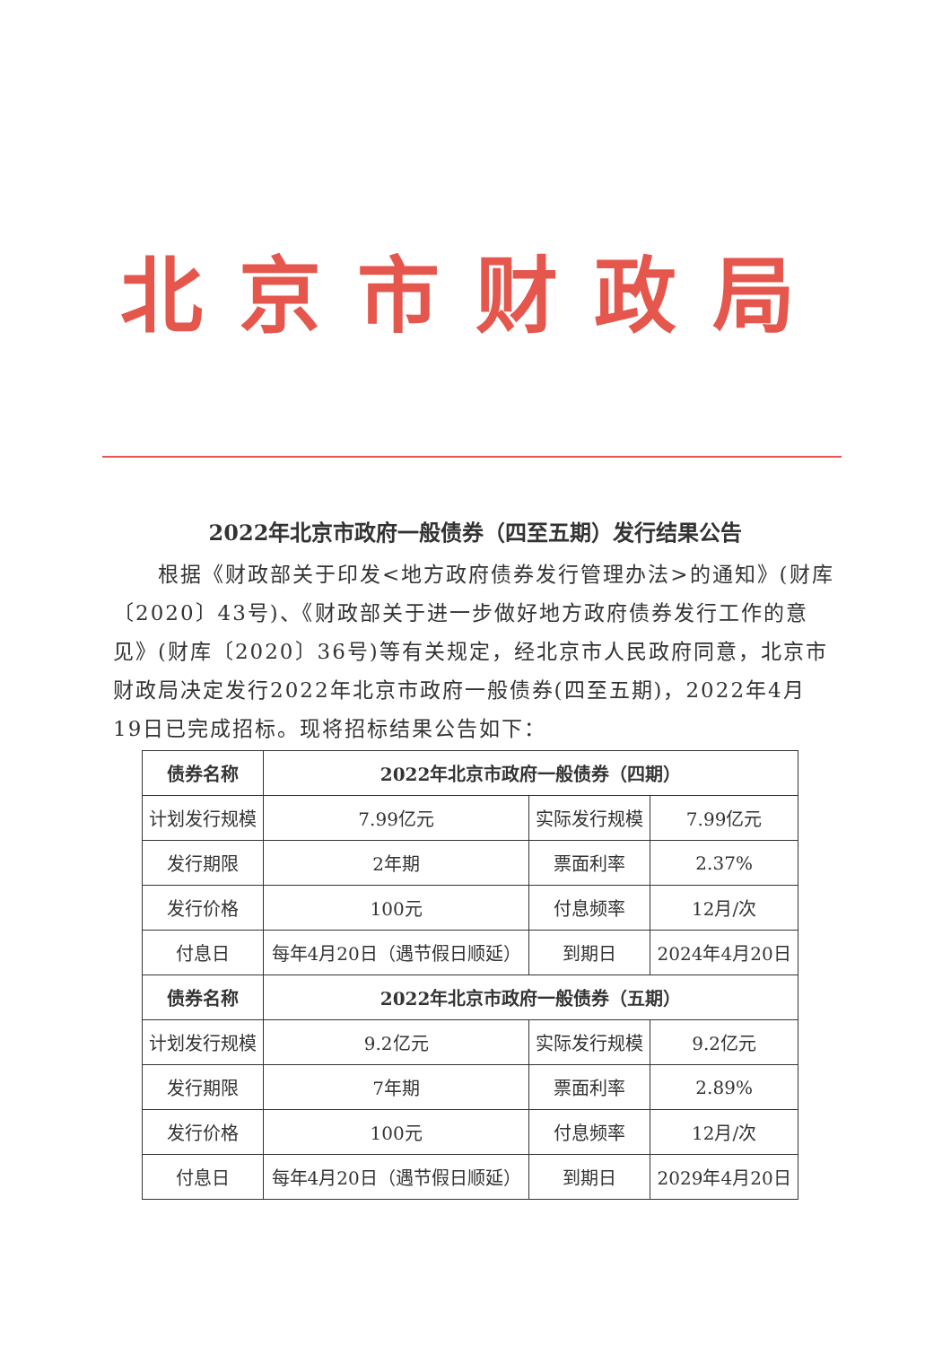北京市财政局
2022年北京市政府一般债券（四至五期）发行结果公告
根据《财政部关于印发<地方政府债券发行管理办法>的通知》(财库〔2020〕43号)、《财政部关于进一步做好地方政府债券发行工作的意见》(财库〔2020〕36号)等有关规定，经北京市人民政府同意，北京市财政局决定发行2022年北京市政府一般债券(四至五期)，2022年4月19日已完成招标。现将招标结果公告如下：
| 债券名称 | 2022年北京市政府一般债券（四期） | | |
| --- | --- | --- | --- |
| 计划发行规模 | 7.99亿元 | 实际发行规模 | 7.99亿元 |
| 发行期限 | 2年期 | 票面利率 | 2.37% |
| 发行价格 | 100元 | 付息频率 | 12月/次 |
| 付息日 | 每年4月20日（遇节假日顺延） | 到期日 | 2024年4月20日 |
| 债券名称 | 2022年北京市政府一般债券（五期） | | |
| 计划发行规模 | 9.2亿元 | 实际发行规模 | 9.2亿元 |
| 发行期限 | 7年期 | 票面利率 | 2.89% |
| 发行价格 | 100元 | 付息频率 | 12月/次 |
| 付息日 | 每年4月20日（遇节假日顺延） | 到期日 | 2029年4月20日 |